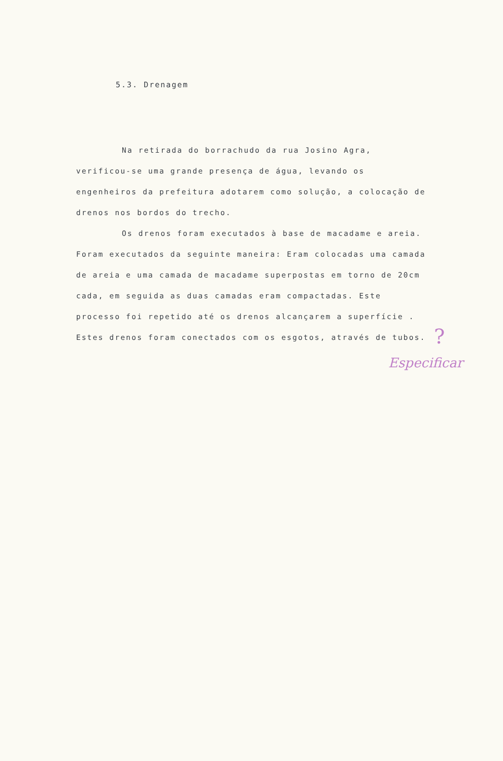5.3. Drenagem
Na retirada do borrachudo da rua Josino Agra, verificou-se uma grande presença de água, levando os engenheiros da prefeitura adotarem como solução, a colocação de drenos nos bordos do trecho.
Os drenos foram executados à base de macadame e areia. Foram executados da seguinte maneira: Eram colocadas uma camada de areia e uma camada de macadame superpostas em torno de 20cm cada, em seguida as duas camadas eram compactadas. Este processo foi repetido até os drenos alcançarem a superfície . Estes drenos foram conectados com os esgotos, através de tubos.
?
Especificar